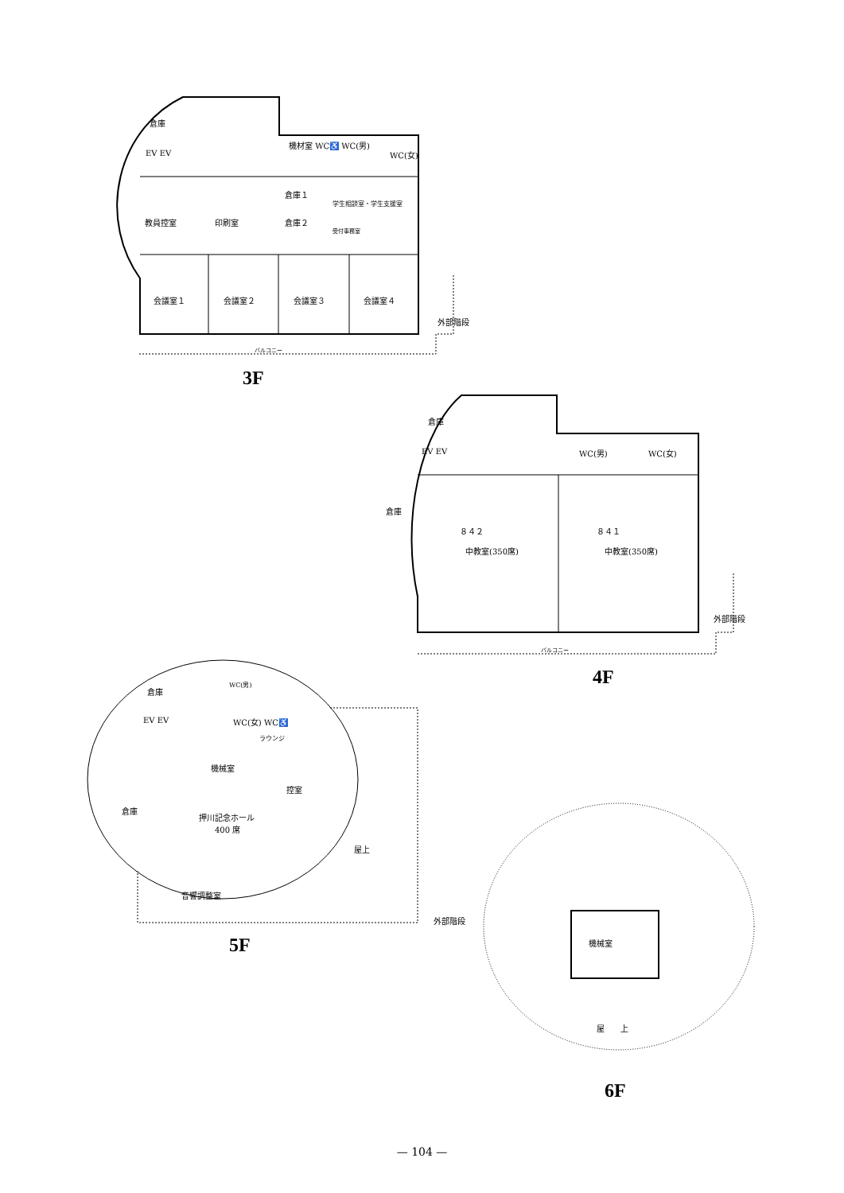倉庫
EV EV
機材室 WC♿ WC(男)
WC(女)
倉庫１
学生相談室・学生支援室
教員控室 印刷室 倉庫２
受付事務室
会議室１ 会議室２ 会議室３ 会議室４
外部階段
バルコニー
3F
倉庫
EV EV WC(男) WC(女)
倉庫
８４２
中教室(350席)
８４１
中教室(350席)
外部階段
バルコニー
4F
倉庫
WC(男)
EV EV WC(女) WC♿
ラウンジ
機械室
控室
倉庫
押川記念ホール
　　400 席
屋上
音響調整室
外部階段
5F 機械室
屋　　上
6F
— 104 —